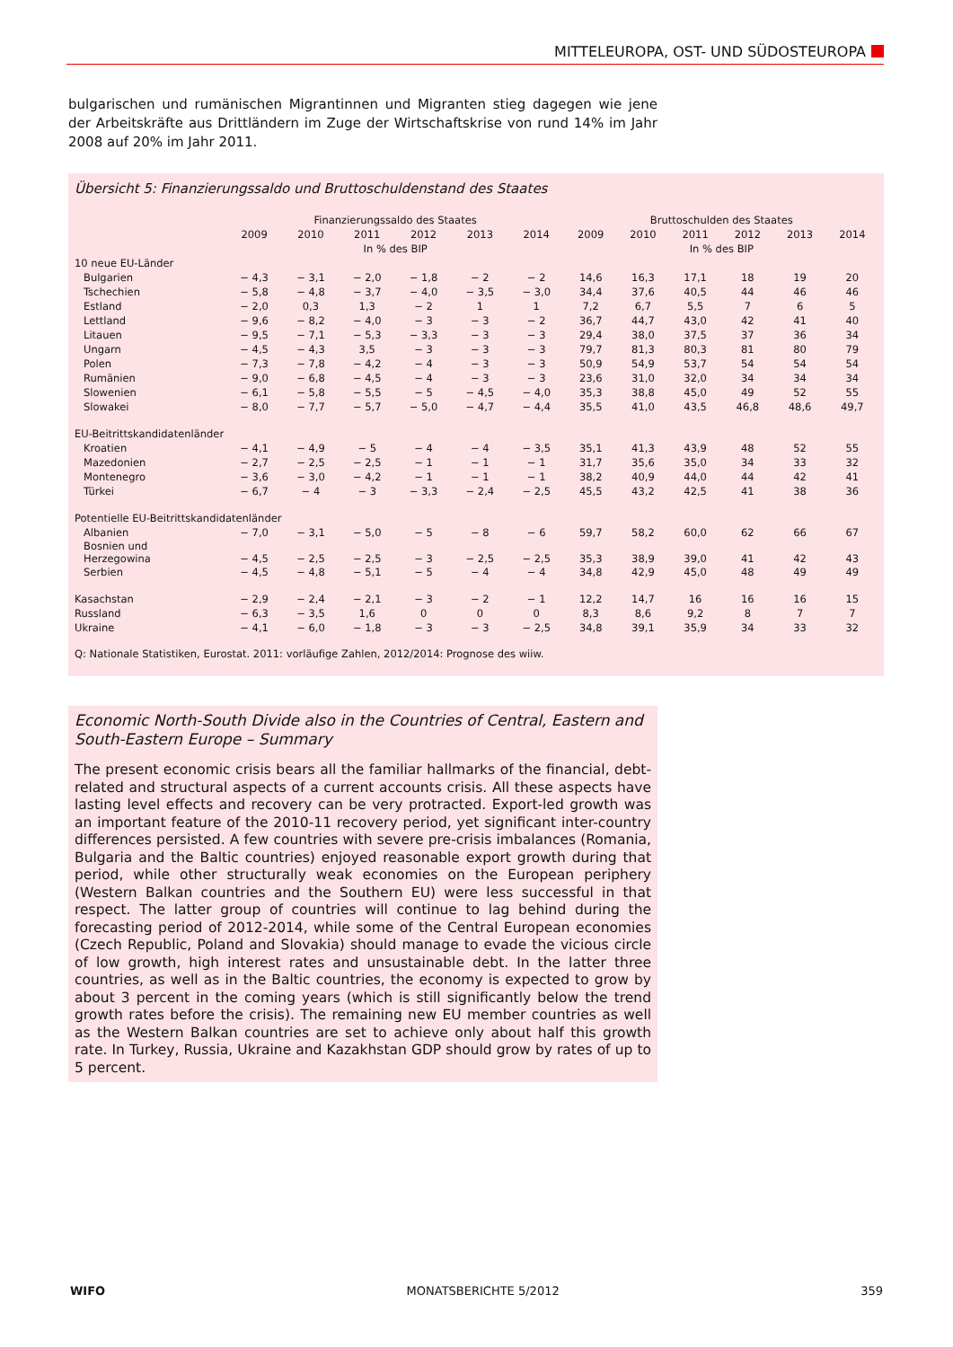MITTELEUROPA, OST- UND SÜDOSTEUROPA
bulgarischen und rumänischen Migrantinnen und Migranten stieg dagegen wie jene der Arbeitskräfte aus Drittländern im Zuge der Wirtschaftskrise von rund 14% im Jahr 2008 auf 20% im Jahr 2011.
Übersicht 5: Finanzierungssaldo und Bruttoschuldenstand des Staates
| | Finanzierungssaldo des Staates | | | | | | Bruttoschulden des Staates | | | | | |
| --- | --- | --- | --- | --- | --- | --- | --- | --- | --- | --- | --- | --- |
| | 2009 | 2010 | 2011 | 2012 | 2013 | 2014 | 2009 | 2010 | 2011 | 2012 | 2013 | 2014 |
| | In % des BIP | | | | | | In % des BIP | | | | | |
| 10 neue EU-Länder | | | | | | | | | | | | |
| Bulgarien | − 4,3 | − 3,1 | − 2,0 | − 1,8 | − 2 | − 2 | 14,6 | 16,3 | 17,1 | 18 | 19 | 20 |
| Tschechien | − 5,8 | − 4,8 | − 3,7 | − 4,0 | − 3,5 | − 3,0 | 34,4 | 37,6 | 40,5 | 44 | 46 | 46 |
| Estland | − 2,0 | 0,3 | 1,3 | − 2 | 1 | 1 | 7,2 | 6,7 | 5,5 | 7 | 6 | 5 |
| Lettland | − 9,6 | − 8,2 | − 4,0 | − 3 | − 3 | − 2 | 36,7 | 44,7 | 43,0 | 42 | 41 | 40 |
| Litauen | − 9,5 | − 7,1 | − 5,3 | − 3,3 | − 3 | − 3 | 29,4 | 38,0 | 37,5 | 37 | 36 | 34 |
| Ungarn | − 4,5 | − 4,3 | 3,5 | − 3 | − 3 | − 3 | 79,7 | 81,3 | 80,3 | 81 | 80 | 79 |
| Polen | − 7,3 | − 7,8 | − 4,2 | − 4 | − 3 | − 3 | 50,9 | 54,9 | 53,7 | 54 | 54 | 54 |
| Rumänien | − 9,0 | − 6,8 | − 4,5 | − 4 | − 3 | − 3 | 23,6 | 31,0 | 32,0 | 34 | 34 | 34 |
| Slowenien | − 6,1 | − 5,8 | − 5,5 | − 5 | − 4,5 | − 4,0 | 35,3 | 38,8 | 45,0 | 49 | 52 | 55 |
| Slowakei | − 8,0 | − 7,7 | − 5,7 | − 5,0 | − 4,7 | − 4,4 | 35,5 | 41,0 | 43,5 | 46,8 | 48,6 | 49,7 |
| EU-Beitrittskandidatenländer | | | | | | | | | | | | |
| Kroatien | − 4,1 | − 4,9 | − 5 | − 4 | − 4 | − 3,5 | 35,1 | 41,3 | 43,9 | 48 | 52 | 55 |
| Mazedonien | − 2,7 | − 2,5 | − 2,5 | − 1 | − 1 | − 1 | 31,7 | 35,6 | 35,0 | 34 | 33 | 32 |
| Montenegro | − 3,6 | − 3,0 | − 4,2 | − 1 | − 1 | − 1 | 38,2 | 40,9 | 44,0 | 44 | 42 | 41 |
| Türkei | − 6,7 | − 4 | − 3 | − 3,3 | − 2,4 | − 2,5 | 45,5 | 43,2 | 42,5 | 41 | 38 | 36 |
| Potentielle EU-Beitrittskandidatenländer | | | | | | | | | | | | |
| Albanien | − 7,0 | − 3,1 | − 5,0 | − 5 | − 8 | − 6 | 59,7 | 58,2 | 60,0 | 62 | 66 | 67 |
| Bosnien und Herzegowina | − 4,5 | − 2,5 | − 2,5 | − 3 | − 2,5 | − 2,5 | 35,3 | 38,9 | 39,0 | 41 | 42 | 43 |
| Serbien | − 4,5 | − 4,8 | − 5,1 | − 5 | − 4 | − 4 | 34,8 | 42,9 | 45,0 | 48 | 49 | 49 |
| Kasachstan | − 2,9 | − 2,4 | − 2,1 | − 3 | − 2 | − 1 | 12,2 | 14,7 | 16 | 16 | 16 | 15 |
| Russland | − 6,3 | − 3,5 | 1,6 | 0 | 0 | 0 | 8,3 | 8,6 | 9,2 | 8 | 7 | 7 |
| Ukraine | − 4,1 | − 6,0 | − 1,8 | − 3 | − 3 | − 2,5 | 34,8 | 39,1 | 35,9 | 34 | 33 | 32 |
Q: Nationale Statistiken, Eurostat. 2011: vorläufige Zahlen, 2012/2014: Prognose des wiiw.
Economic North-South Divide also in the Countries of Central, Eastern and South-Eastern Europe – Summary
The present economic crisis bears all the familiar hallmarks of the financial, debt-related and structural aspects of a current accounts crisis. All these aspects have lasting level effects and recovery can be very protracted. Export-led growth was an important feature of the 2010-11 recovery period, yet significant inter-country differences persisted. A few countries with severe pre-crisis imbalances (Romania, Bulgaria and the Baltic countries) enjoyed reasonable export growth during that period, while other structurally weak economies on the European periphery (Western Balkan countries and the Southern EU) were less successful in that respect. The latter group of countries will continue to lag behind during the forecasting period of 2012-2014, while some of the Central European economies (Czech Republic, Poland and Slovakia) should manage to evade the vicious circle of low growth, high interest rates and unsustainable debt. In the latter three countries, as well as in the Baltic countries, the economy is expected to grow by about 3 percent in the coming years (which is still significantly below the trend growth rates before the crisis). The remaining new EU member countries as well as the Western Balkan countries are set to achieve only about half this growth rate. In Turkey, Russia, Ukraine and Kazakhstan GDP should grow by rates of up to 5 percent.
WIFO MONATSBERICHTE 5/2012 359